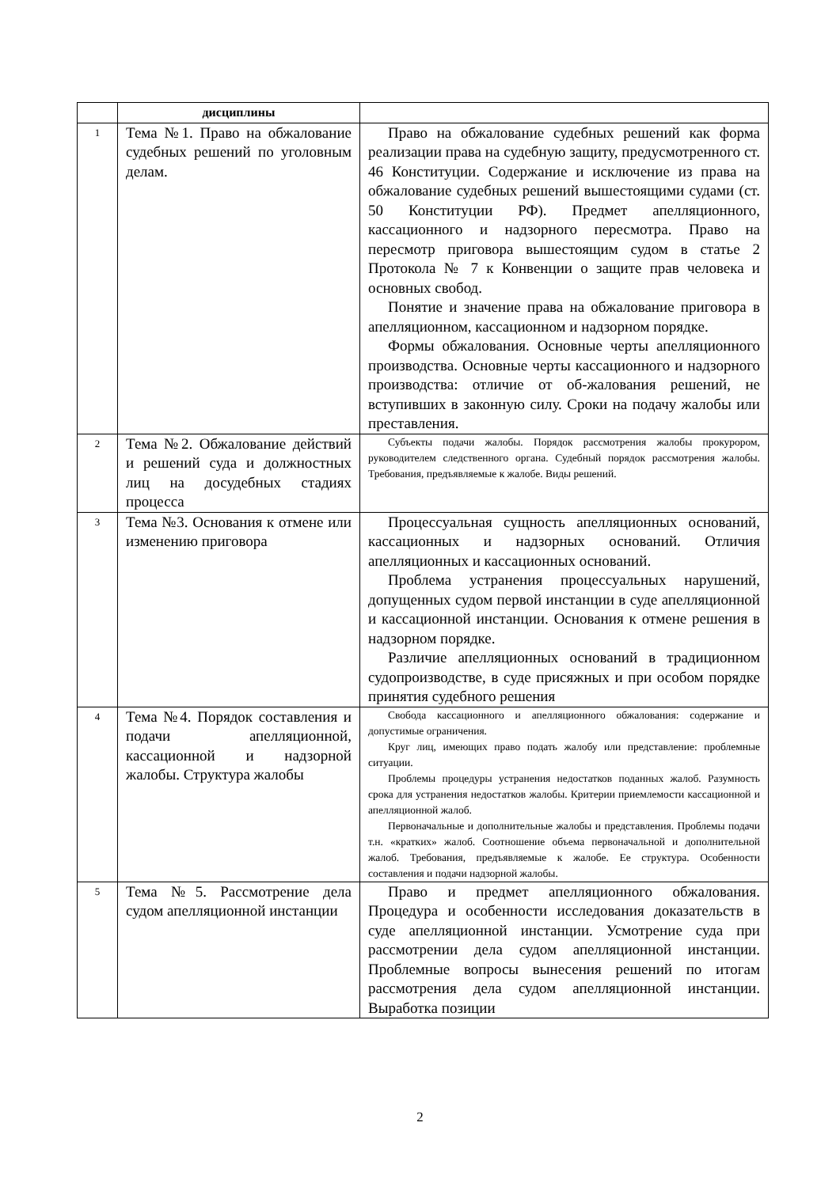| | дисциплины | |
| 1 | Тема №1. Право на обжалование судебных решений по уголовным делам. | Право на обжалование судебных решений как форма реализации права на судебную защиту, предусмотренного ст. 46 Конституции. Содержание и исключение из права на обжалование судебных решений вышестоящими судами (ст. 50 Конституции РФ). Предмет апелляционного, кассационного и надзорного пересмотра. Право на пересмотр приговора вышестоящим судом в статье 2 Протокола № 7 к Конвенции о защите прав человека и основных свобод. Понятие и значение права на обжалование приговора в апелляционном, кассационном и надзорном порядке. Формы обжалования. Основные черты апелляционного производства. Основные черты кассационного и надзорного производства: отличие от об-жалования решений, не вступивших в законную силу. Сроки на подачу жалобы или преставления. |
| 2 | Тема №2. Обжалование действий и решений суда и должностных лиц на досудебных стадиях процесса | Субъекты подачи жалобы. Порядок рассмотрения жалобы прокурором, руководителем следственного органа. Судебный порядок рассмотрения жалобы. Требования, предъявляемые к жалобе. Виды решений. |
| 3 | Тема №3. Основания к отмене или изменению приговора | Процессуальная сущность апелляционных оснований, кассационных и надзорных оснований. Отличия апелляционных и кассационных оснований. Проблема устранения процессуальных нарушений, допущенных судом первой инстанции в суде апелляционной и кассационной инстанции. Основания к отмене решения в надзорном порядке. Различие апелляционных оснований в традиционном судопроизводстве, в суде присяжных и при особом порядке принятия судебного решения |
| 4 | Тема №4. Порядок составления и подачи апелляционной, кассационной и надзорной жалобы. Структура жалобы | Свобода кассационного и апелляционного обжалования: содержание и допустимые ограничения. Круг лиц, имеющих право подать жалобу или представление: проблемные ситуации. Проблемы процедуры устранения недостатков поданных жалоб. Разумность срока для устранения недостатков жалобы. Критерии приемлемости кассационной и апелляционной жалоб. Первоначальные и дополнительные жалобы и представления. Проблемы подачи т.н. «кратких» жалоб. Соотношение объема первоначальной и дополнительной жалоб. Требования, предъявляемые к жалобе. Ее структура. Особенности составления и подачи надзорной жалобы. |
| 5 | Тема №5. Рассмотрение дела судом апелляционной инстанции | Право и предмет апелляционного обжалования. Процедура и особенности исследования доказательств в суде апелляционной инстанции. Усмотрение суда при рассмотрении дела судом апелляционной инстанции. Проблемные вопросы вынесения решений по итогам рассмотрения дела судом апелляционной инстанции. Выработка позиции |
2